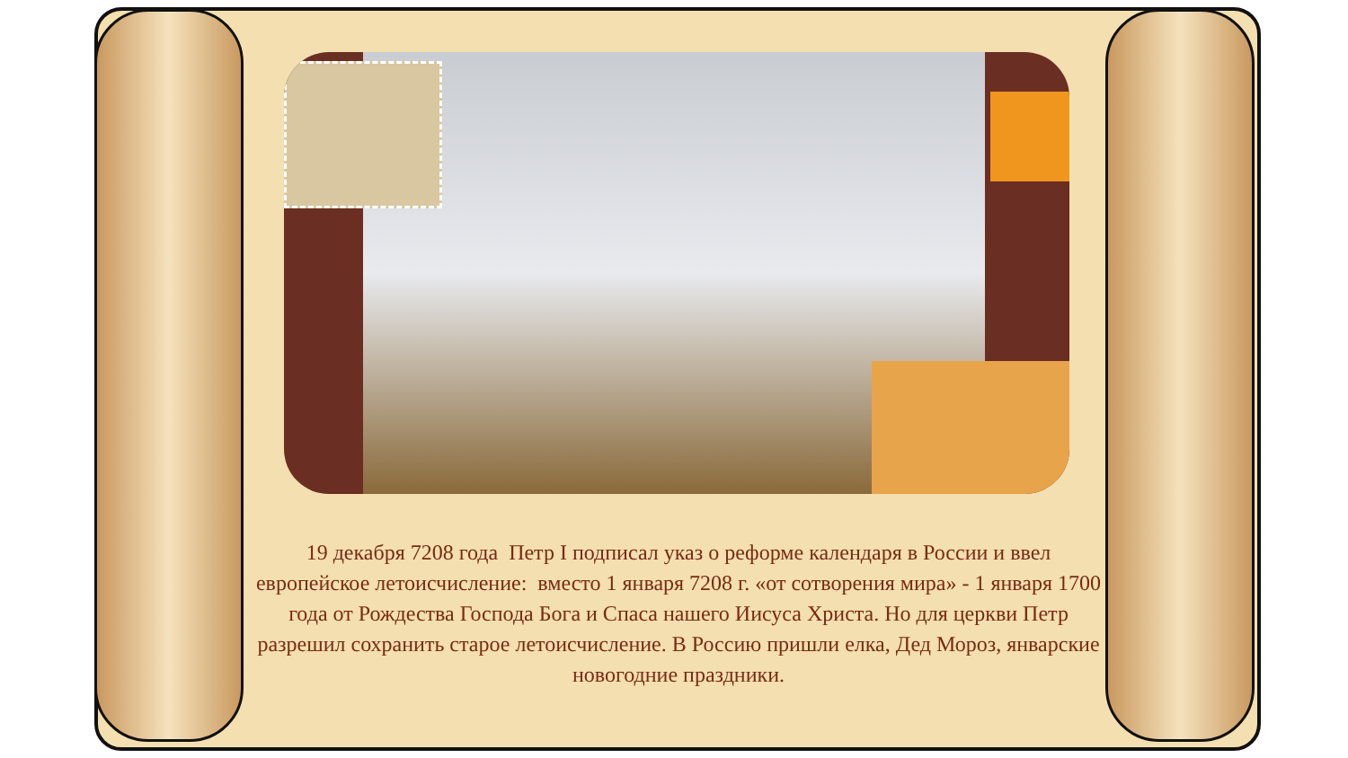19 декабря 7208 года Петр I подписал указ о реформе календаря в России и ввел европейское летоисчисление: вместо 1 января 7208 г. «от сотворения мира» - 1 января 1700 года от Рождества Господа Бога и Спаса нашего Иисуса Христа. Но для церкви Петр разрешил сохранить старое летоисчисление. В Россию пришли елка, Дед Мороз, январские новогодние праздники.